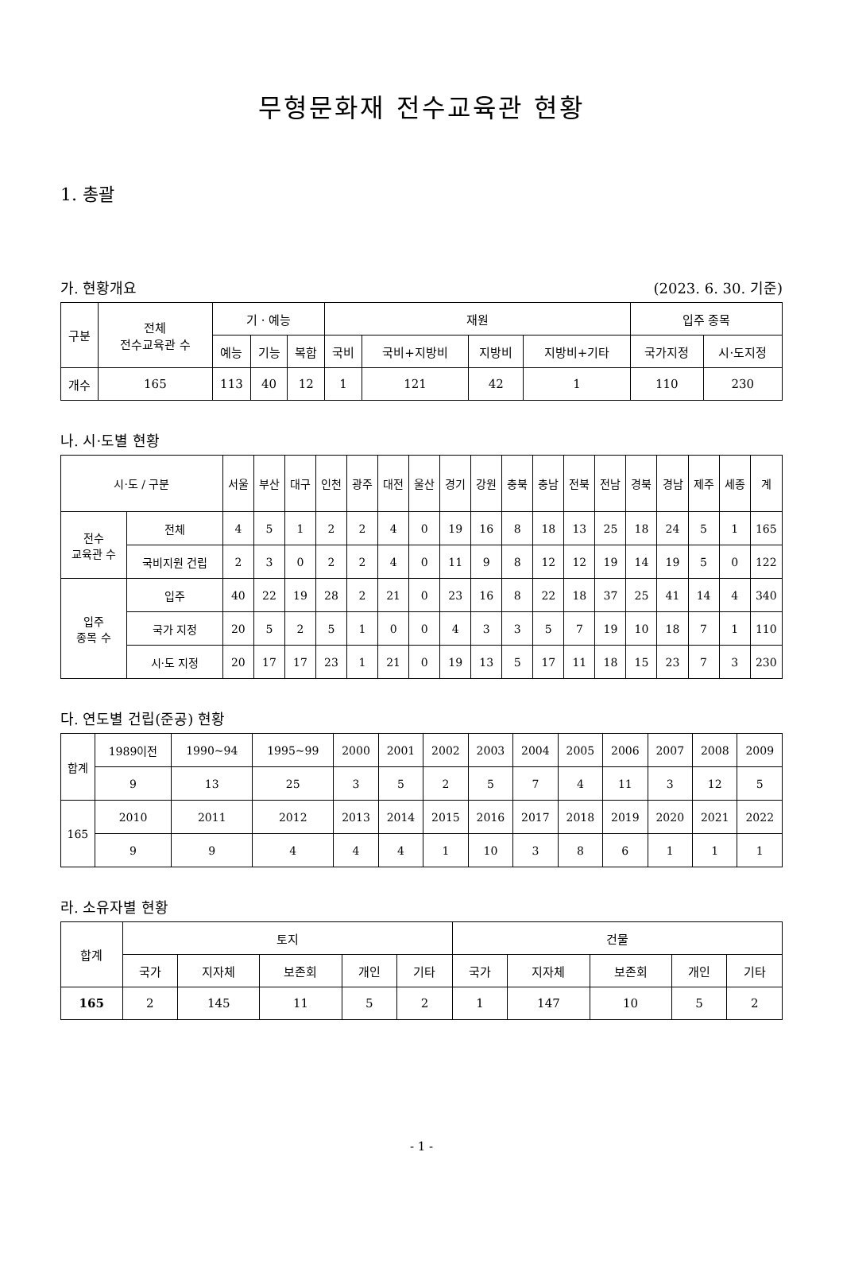무형문화재 전수교육관 현황
1. 총괄
가. 현황개요 (2023. 6. 30. 기준)
| 구분 | 전체 전수교육관 수 | 기 · 예능 | | | 재원 | | | | 입주 종목 | |
| --- | --- | --- | --- | --- | --- | --- | --- | --- | --- | --- |
| | | 예능 | 기능 | 복합 | 국비 | 국비+지방비 | 지방비 | 지방비+기타 | 국가지정 | 시·도지정 |
| 개수 | 165 | 113 | 40 | 12 | 1 | 121 | 42 | 1 | 110 | 230 |
나. 시·도별 현황
| 시·도 / 구분 | | 서울 | 부산 | 대구 | 인천 | 광주 | 대전 | 울산 | 경기 | 강원 | 충북 | 충남 | 전북 | 전남 | 경북 | 경남 | 제주 | 세종 | 계 |
| --- | --- | --- | --- | --- | --- | --- | --- | --- | --- | --- | --- | --- | --- | --- | --- | --- | --- | --- | --- |
| 전수 교육관 수 | 전체 | 4 | 5 | 1 | 2 | 2 | 4 | 0 | 19 | 16 | 8 | 18 | 13 | 25 | 18 | 24 | 5 | 1 | 165 |
| | 국비지원 건립 | 2 | 3 | 0 | 2 | 2 | 4 | 0 | 11 | 9 | 8 | 12 | 12 | 19 | 14 | 19 | 5 | 0 | 122 |
| 입주 종목 수 | 입주 | 40 | 22 | 19 | 28 | 2 | 21 | 0 | 23 | 16 | 8 | 22 | 18 | 37 | 25 | 41 | 14 | 4 | 340 |
| | 국가 지정 | 20 | 5 | 2 | 5 | 1 | 0 | 0 | 4 | 3 | 3 | 5 | 7 | 19 | 10 | 18 | 7 | 1 | 110 |
| | 시·도 지정 | 20 | 17 | 17 | 23 | 1 | 21 | 0 | 19 | 13 | 5 | 17 | 11 | 18 | 15 | 23 | 7 | 3 | 230 |
다. 연도별 건립(준공) 현황
| 합계 | 1989이전 | 1990~94 | 1995~99 | 2000 | 2001 | 2002 | 2003 | 2004 | 2005 | 2006 | 2007 | 2008 | 2009 |
| | 9 | 13 | 25 | 3 | 5 | 2 | 5 | 7 | 4 | 11 | 3 | 12 | 5 |
| 165 | 2010 | 2011 | 2012 | 2013 | 2014 | 2015 | 2016 | 2017 | 2018 | 2019 | 2020 | 2021 | 2022 |
| | 9 | 9 | 4 | 4 | 4 | 1 | 10 | 3 | 8 | 6 | 1 | 1 | 1 |
라. 소유자별 현황
| 합계 | 토지 | | | | | 건물 | | | | |
| --- | --- | --- | --- | --- | --- | --- | --- | --- | --- | --- |
| | 국가 | 지자체 | 보존회 | 개인 | 기타 | 국가 | 지자체 | 보존회 | 개인 | 기타 |
| 165 | 2 | 145 | 11 | 5 | 2 | 1 | 147 | 10 | 5 | 2 |
- 1 -